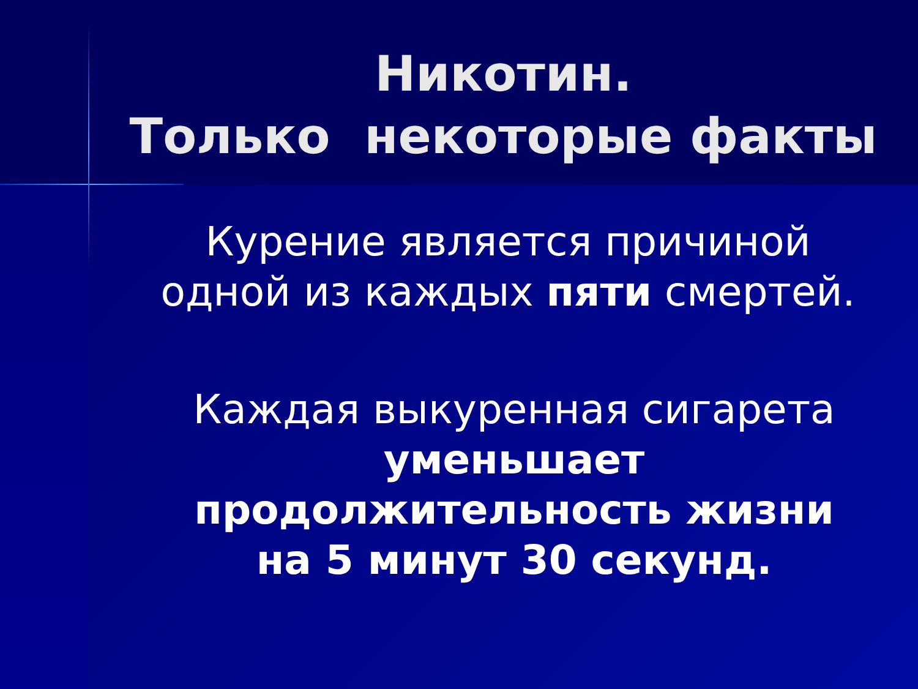Никотин.
Только некоторые факты
Курение является причиной
одной из каждых пяти смертей.
Каждая выкуренная сигарета
уменьшает
продолжительность жизни
на 5 минут 30 секунд.